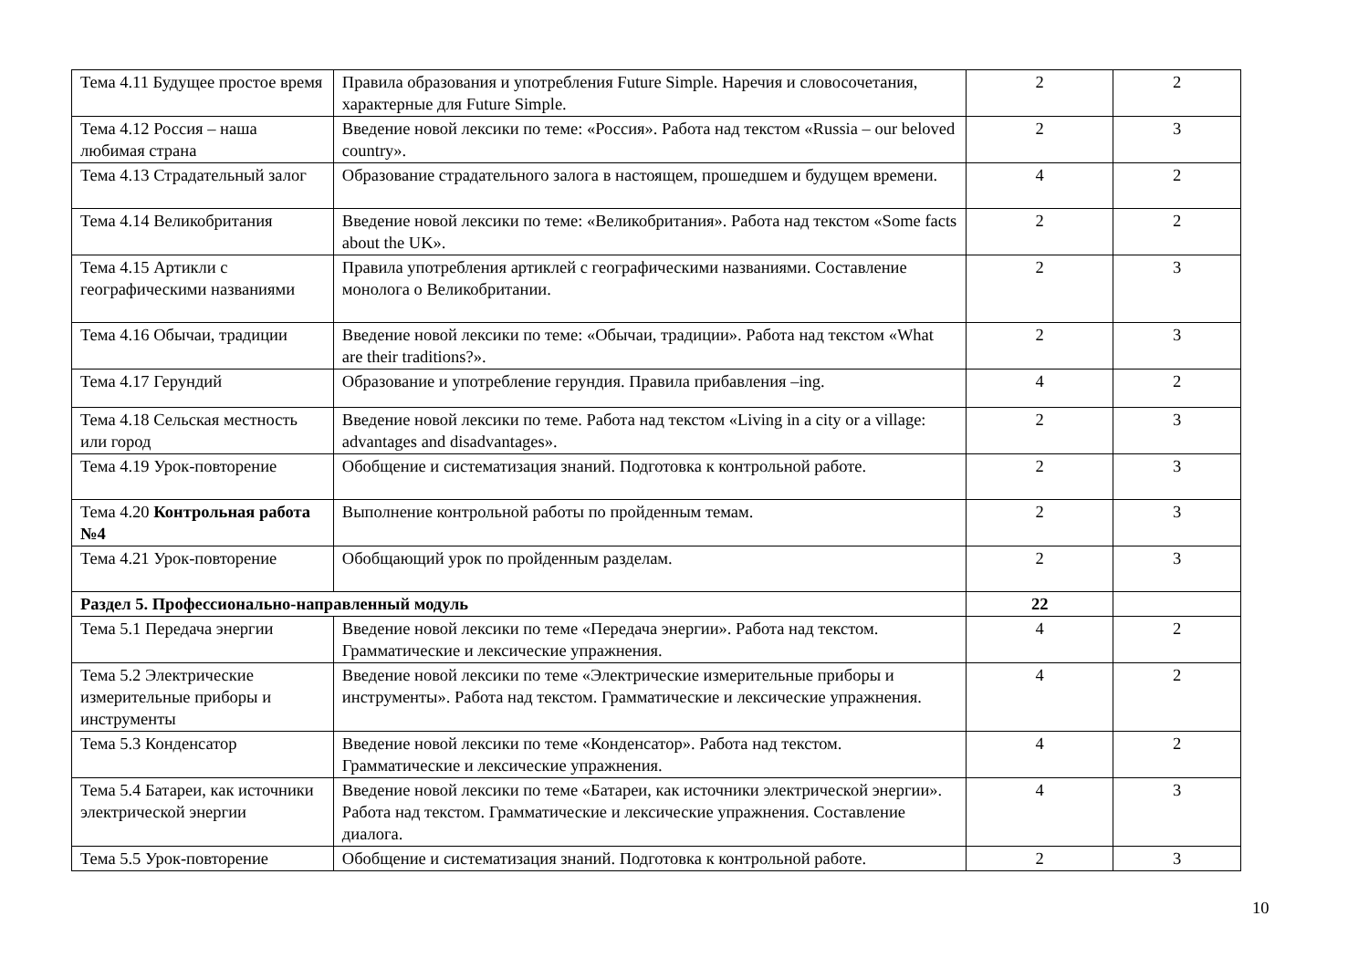| Тема 4.11 Будущее простое время | Правила образования и употребления Future Simple. Наречия и словосочетания, характерные для Future Simple. | 2 | 2 |
| Тема 4.12 Россия – наша любимая страна | Введение новой лексики по теме: «Россия». Работа над текстом «Russia – our beloved country». | 2 | 3 |
| Тема 4.13 Страдательный залог | Образование страдательного залога в настоящем, прошедшем и будущем времени. | 4 | 2 |
| Тема 4.14 Великобритания | Введение новой лексики по теме: «Великобритания». Работа над текстом «Some facts about the UK». | 2 | 2 |
| Тема 4.15 Артикли с географическими названиями | Правила употребления артиклей с географическими названиями. Составление монолога о Великобритании. | 2 | 3 |
| Тема 4.16 Обычаи, традиции | Введение новой лексики по теме: «Обычаи, традиции». Работа над текстом «What are their traditions?». | 2 | 3 |
| Тема 4.17 Герундий | Образование и употребление герундия. Правила прибавления –ing. | 4 | 2 |
| Тема 4.18 Сельская местность или город | Введение новой лексики по теме. Работа над текстом «Living in a city or a village: advantages and disadvantages». | 2 | 3 |
| Тема 4.19 Урок-повторение | Обобщение и систематизация знаний. Подготовка к контрольной работе. | 2 | 3 |
| Тема 4.20 Контрольная работа №4 | Выполнение контрольной работы по пройденным темам. | 2 | 3 |
| Тема 4.21 Урок-повторение | Обобщающий урок по пройденным разделам. | 2 | 3 |
| Раздел 5. Профессионально-направленный модуль | | 22 | |
| Тема 5.1 Передача энергии | Введение новой лексики по теме «Передача энергии». Работа над текстом. Грамматические и лексические упражнения. | 4 | 2 |
| Тема 5.2 Электрические измерительные приборы и инструменты | Введение новой лексики по теме «Электрические измерительные приборы и инструменты». Работа над текстом. Грамматические и лексические упражнения. | 4 | 2 |
| Тема 5.3 Конденсатор | Введение новой лексики по теме «Конденсатор». Работа над текстом. Грамматические и лексические упражнения. | 4 | 2 |
| Тема 5.4 Батареи, как источники электрической энергии | Введение новой лексики по теме «Батареи, как источники электрической энергии». Работа над текстом. Грамматические и лексические упражнения. Составление диалога. | 4 | 3 |
| Тема 5.5 Урок-повторение | Обобщение и систематизация знаний. Подготовка к контрольной работе. | 2 | 3 |
10